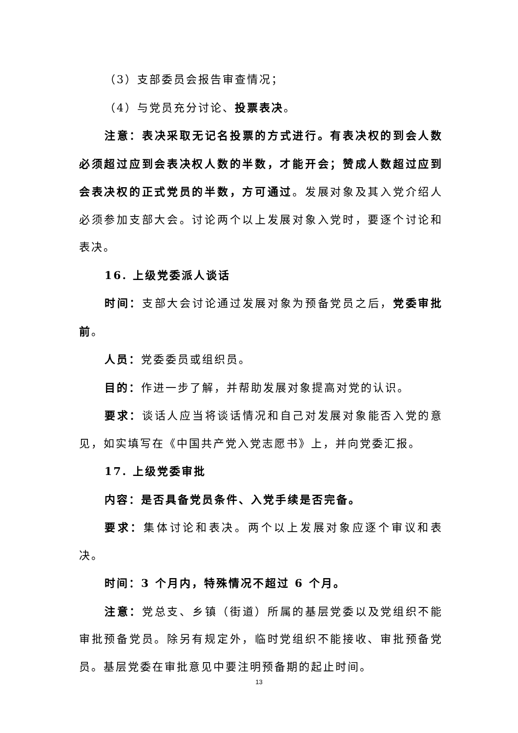（3）支部委员会报告审查情况；
（4）与党员充分讨论、投票表决。
注意：表决采取无记名投票的方式进行。有表决权的到会人数必须超过应到会表决权人数的半数，才能开会；赞成人数超过应到会表决权的正式党员的半数，方可通过。发展对象及其入党介绍人必须参加支部大会。讨论两个以上发展对象入党时，要逐个讨论和表决。
16. 上级党委派人谈话
时间：支部大会讨论通过发展对象为预备党员之后，党委审批前。
人员：党委委员或组织员。
目的：作进一步了解，并帮助发展对象提高对党的认识。
要求：谈话人应当将谈话情况和自己对发展对象能否入党的意见，如实填写在《中国共产党入党志愿书》上，并向党委汇报。
17. 上级党委审批
内容：是否具备党员条件、入党手续是否完备。
要求：集体讨论和表决。两个以上发展对象应逐个审议和表决。
时间：3 个月内，特殊情况不超过 6 个月。
注意：党总支、乡镇（街道）所属的基层党委以及党组织不能审批预备党员。除另有规定外，临时党组织不能接收、审批预备党员。基层党委在审批意见中要注明预备期的起止时间。
13